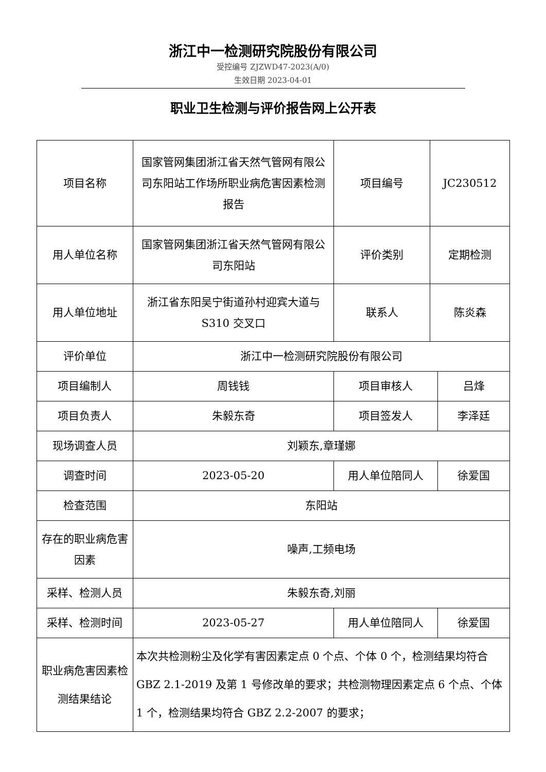浙江中一检测研究院股份有限公司
受控编号 ZJZWD47-2023(A/0)
生效日期 2023-04-01
职业卫生检测与评价报告网上公开表
| 项目名称 | 国家管网集团浙江省天然气管网有限公司东阳站工作场所职业病危害因素检测报告 | 项目编号 | JC230512 | |
| 用人单位名称 | 国家管网集团浙江省天然气管网有限公司东阳站 | 评价类别 | 定期检测 | |
| 用人单位地址 | 浙江省东阳吴宁街道孙村迎宾大道与 S310 交叉口 | 联系人 | 陈炎森 | |
| 评价单位 | 浙江中一检测研究院股份有限公司 | | | |
| 项目编制人 | 周钱钱 | 项目审核人 | | 吕烽 |
| 项目负责人 | 朱毅东奇 | 项目签发人 | | 李泽廷 |
| 现场调查人员 | 刘颖东,章瑾娜 | | | |
| 调查时间 | 2023-05-20 | 用人单位陪同人 | | 徐爱国 |
| 检查范围 | 东阳站 | | | |
| 存在的职业病危害因素 | 噪声,工频电场 | | | |
| 采样、检测人员 | 朱毅东奇,刘丽 | | | |
| 采样、检测时间 | 2023-05-27 | 用人单位陪同人 | | 徐爱国 |
| 职业病危害因素检测结果结论 | 本次共检测粉尘及化学有害因素定点 0 个点、个体 0 个，检测结果均符合 GBZ 2.1-2019 及第 1 号修改单的要求；共检测物理因素定点 6 个点、个体 1 个，检测结果均符合 GBZ 2.2-2007 的要求； | | | |